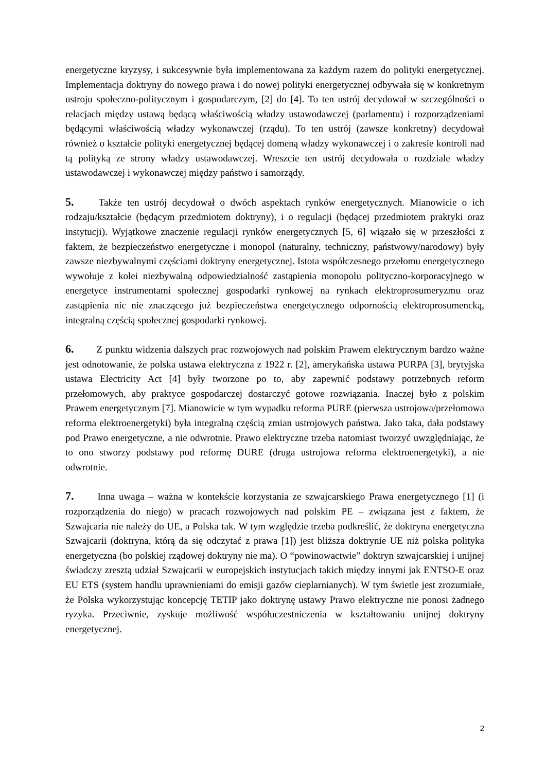energetyczne kryzysy, i sukcesywnie była implementowana za każdym razem do polityki energetycznej. Implementacja doktryny do nowego prawa i do nowej polityki energetycznej odbywała się w konkretnym ustroju społeczno-politycznym i gospodarczym, [2] do [4]. To ten ustrój decydował w szczególności o relacjach między ustawą będącą właściwością władzy ustawodawczej (parlamentu) i rozporządzeniami będącymi właściwością władzy wykonawczej (rządu). To ten ustrój (zawsze konkretny) decydował również o kształcie polityki energetycznej będącej domeną władzy wykonawczej i o zakresie kontroli nad tą polityką ze strony władzy ustawodawczej. Wreszcie ten ustrój decydowała o rozdziale władzy ustawodawczej i wykonawczej między państwo i samorządy.
5. Także ten ustrój decydował o dwóch aspektach rynków energetycznych. Mianowicie o ich rodzaju/kształcie (będącym przedmiotem doktryny), i o regulacji (będącej przedmiotem praktyki oraz instytucji). Wyjątkowe znaczenie regulacji rynków energetycznych [5, 6] wiązało się w przeszłości z faktem, że bezpieczeństwo energetyczne i monopol (naturalny, techniczny, państwowy/narodowy) były zawsze niezbywalnymi częściami doktryny energetycznej. Istota współczesnego przełomu energetycznego wywołuje z kolei niezbywalną odpowiedzialność zastąpienia monopolu polityczno-korporacyjnego w energetyce instrumentami społecznej gospodarki rynkowej na rynkach elektroprosumeryzmu oraz zastąpienia nic nie znaczącego już bezpieczeństwa energetycznego odpornością elektroprosumencką, integralną częścią społecznej gospodarki rynkowej.
6. Z punktu widzenia dalszych prac rozwojowych nad polskim Prawem elektrycznym bardzo ważne jest odnotowanie, że polska ustawa elektryczna z 1922 r. [2], amerykańska ustawa PURPA [3], brytyjska ustawa Electricity Act [4] były tworzone po to, aby zapewnić podstawy potrzebnych reform przełomowych, aby praktyce gospodarczej dostarczyć gotowe rozwiązania. Inaczej było z polskim Prawem energetycznym [7]. Mianowicie w tym wypadku reforma PURE (pierwsza ustrojowa/przełomowa reforma elektroenergetyki) była integralną częścią zmian ustrojowych państwa. Jako taka, dała podstawy pod Prawo energetyczne, a nie odwrotnie. Prawo elektryczne trzeba natomiast tworzyć uwzględniając, że to ono stworzy podstawy pod reformę DURE (druga ustrojowa reforma elektroenergetyki), a nie odwrotnie.
7. Inna uwaga – ważna w kontekście korzystania ze szwajcarskiego Prawa energetycznego [1] (i rozporządzenia do niego) w pracach rozwojowych nad polskim PE – związana jest z faktem, że Szwajcaria nie należy do UE, a Polska tak. W tym względzie trzeba podkreślić, że doktryna energetyczna Szwajcarii (doktryna, którą da się odczytać z prawa [1]) jest bliższa doktrynie UE niż polska polityka energetyczna (bo polskiej rządowej doktryny nie ma). O “powinowactwie” doktryn szwajcarskiej i unijnej świadczy zresztą udział Szwajcarii w europejskich instytucjach takich między innymi jak ENTSO-E oraz EU ETS (system handlu uprawnieniami do emisji gazów cieplarnianych). W tym świetle jest zrozumiałe, że Polska wykorzystując koncepcję TETIP jako doktrynę ustawy Prawo elektryczne nie ponosi żadnego ryzyka. Przeciwnie, zyskuje możliwość współuczestniczenia w kształtowaniu unijnej doktryny energetycznej.
2